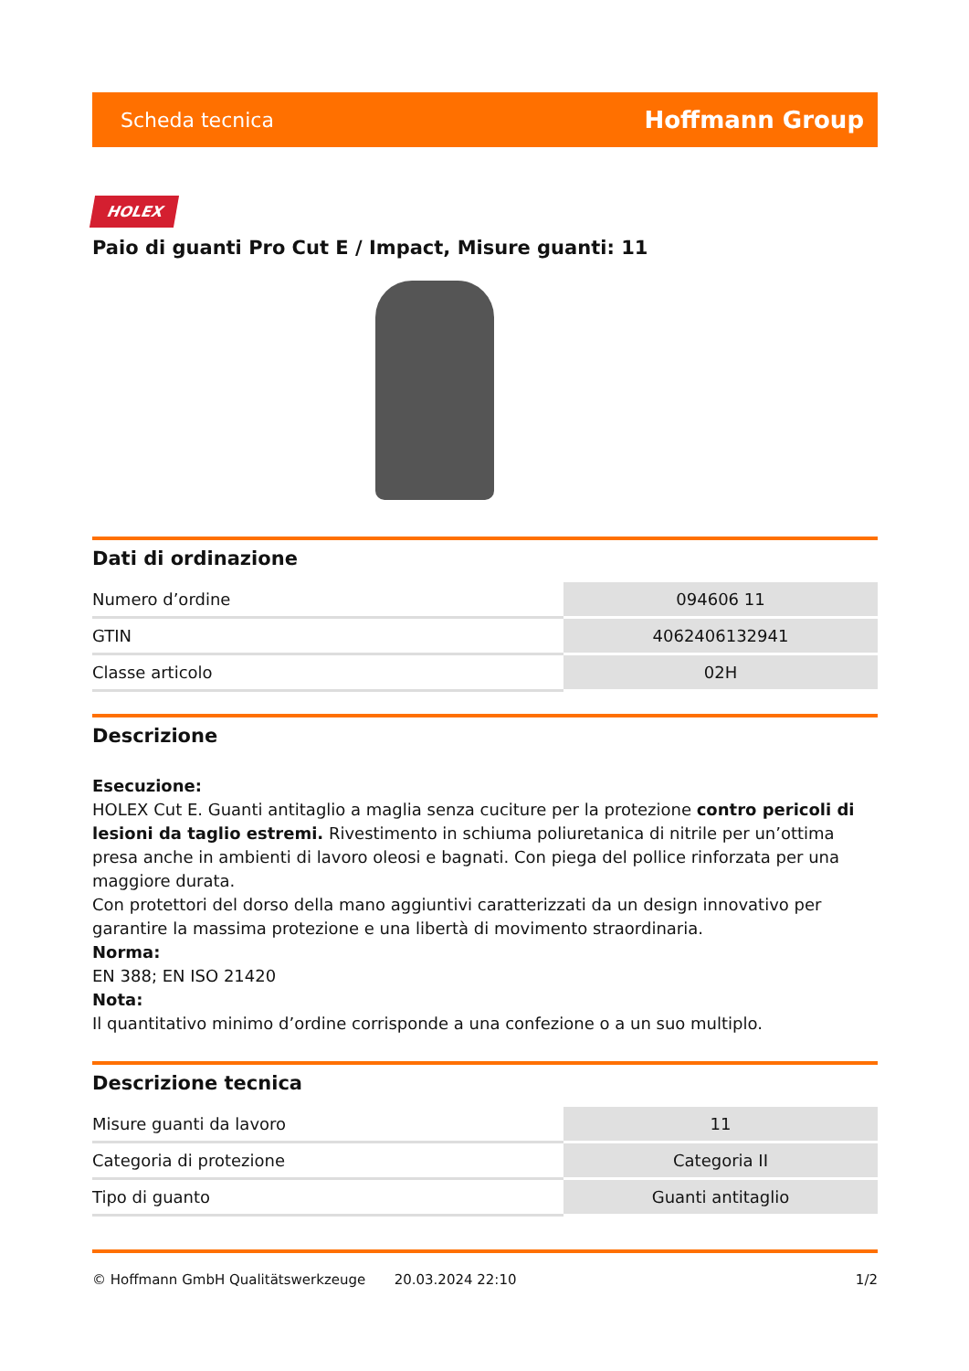Scheda tecnica Hoffmann Group
HOLEX
Paio di guanti Pro Cut E / Impact, Misure guanti: 11
Dati di ordinazione
| Numero d’ordine | 094606 11 |
| GTIN | 4062406132941 |
| Classe articolo | 02H |
Descrizione
Esecuzione:
HOLEX Cut E. Guanti antitaglio a maglia senza cuciture per la protezione contro pericoli di lesioni da taglio estremi. Rivestimento in schiuma poliuretanica di nitrile per un’ottima presa anche in ambienti di lavoro oleosi e bagnati. Con piega del pollice rinforzata per una maggiore durata.
Con protettori del dorso della mano aggiuntivi caratterizzati da un design innovativo per garantire la massima protezione e una libertà di movimento straordinaria.
Norma:
EN 388; EN ISO 21420
Nota:
Il quantitativo minimo d’ordine corrisponde a una confezione o a un suo multiplo.
Descrizione tecnica
| Misure guanti da lavoro | 11 |
| Categoria di protezione | Categoria II |
| Tipo di guanto | Guanti antitaglio |
© Hoffmann GmbH Qualitätswerkzeuge 20.03.2024 22:10 1/2